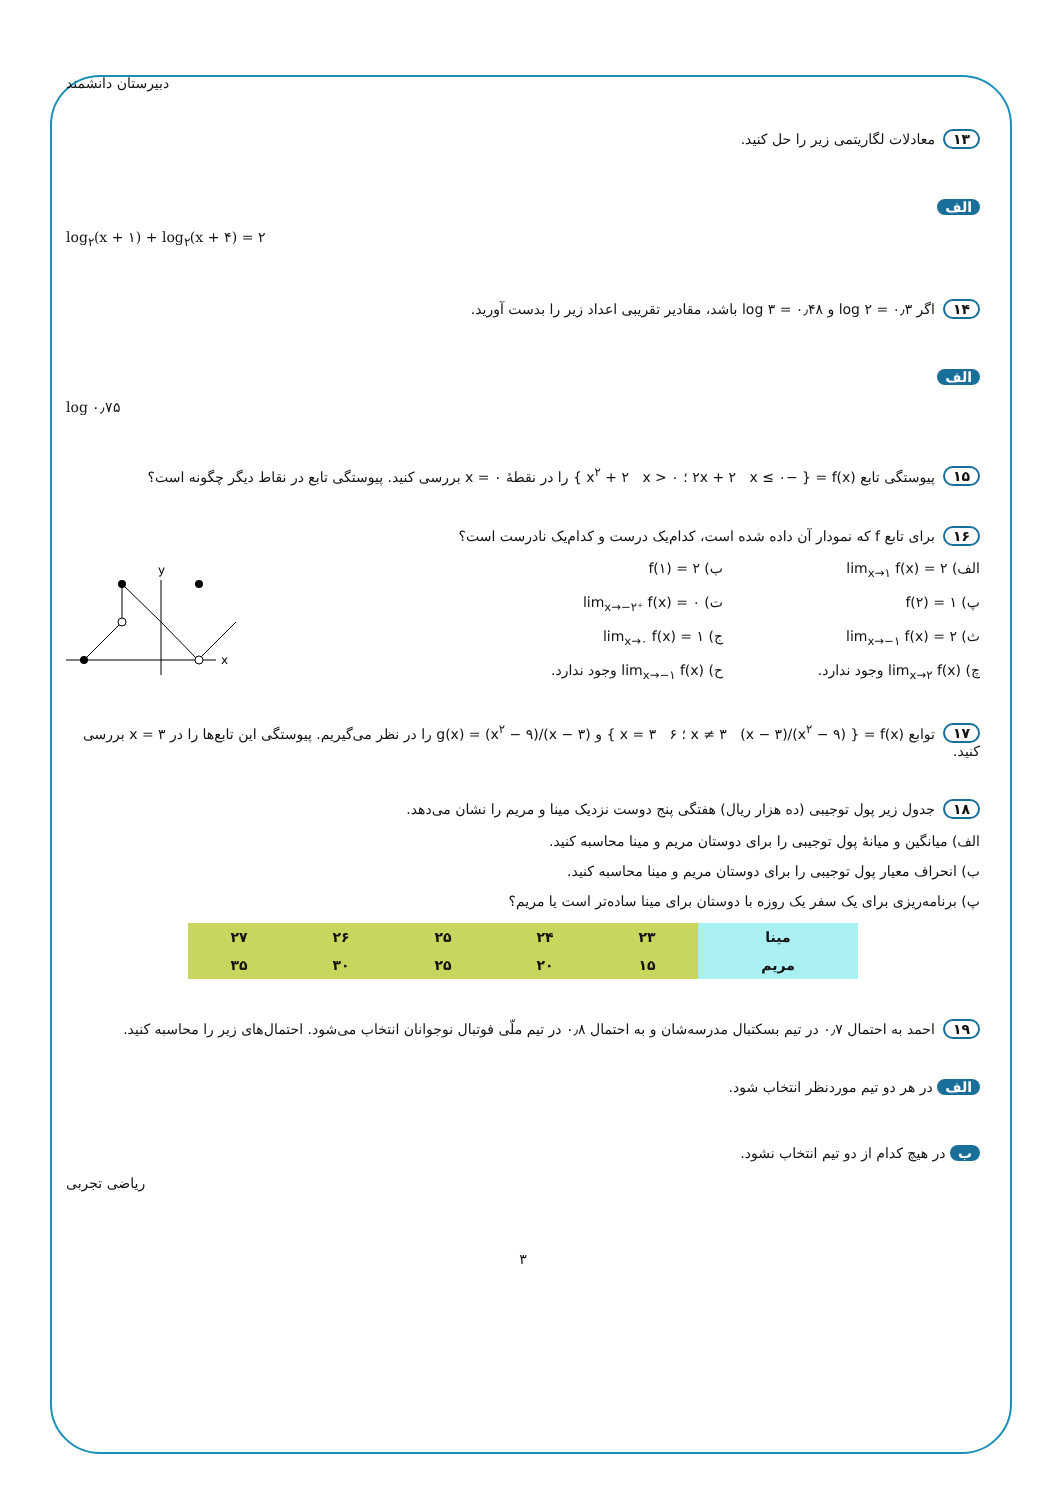دبیرستان دانشمند
۱۳ معادلات لگاریتمی زیر را حل کنید.
الف
log<sub>۲</sub>(x + ۱) + log<sub>۲</sub>(x + ۴) = ۲
۱۴ اگر log ۲ = ۰٫۳ و log ۳ = ۰٫۴۸ باشد، مقادیر تقریبی اعداد زیر را بدست آورید.
الف
log ۰٫۷۵
۱۵ پیوستگی تابع f(x) = { −۲x + ۲ x ≤ ۰ ؛ x<sup>۲</sup> + ۲ x > ۰ } را در نقطهٔ x = ۰ بررسی کنید. پیوستگی تابع در نقاط دیگر چگونه است؟
۱۶ برای تابع f که نمودار آن داده شده است، کدام‌یک درست و کدام‌یک نادرست است؟
الف) lim<sub>x→۱</sub> f(x) = ۲
ب) f(۱) = ۲
پ) f(۲) = ۱
ت) lim<sub>x→−۲⁺</sub> f(x) = ۰
ث) lim<sub>x→−۱</sub> f(x) = ۲
ج) lim<sub>x→۰</sub> f(x) = ۱
چ) lim<sub>x→۲</sub> f(x) وجود ندارد.
ح) lim<sub>x→−۱</sub> f(x) وجود ندارد.
x
y
۱۷ توابع f(x) = { (x<sup>۲</sup> − ۹)/(x − ۳) x ≠ ۳ ؛ ۶ x = ۳ } و g(x) = (x<sup>۲</sup> − ۹)/(x − ۳) را در نظر می‌گیریم. پیوستگی این تابع‌ها را در x = ۳ بررسی کنید.
۱۸ جدول زیر پول توجیبی (ده هزار ریال) هفتگی پنج دوست نزدیک مینا و مریم را نشان می‌دهد.
الف) میانگین و میانهٔ پول توجیبی را برای دوستان مریم و مینا محاسبه کنید.
ب) انحراف معیار پول توجیبی را برای دوستان مریم و مینا محاسبه کنید.
پ) برنامه‌ریزی برای یک سفر یک روزه با دوستان برای مینا ساده‌تر است یا مریم؟
| مینا | ۲۳ | ۲۴ | ۲۵ | ۲۶ | ۲۷ |
| مریم | ۱۵ | ۲۰ | ۲۵ | ۳۰ | ۳۵ |
۱۹ احمد به احتمال ۰٫۷ در تیم بسکتبال مدرسه‌شان و به احتمال ۰٫۸ در تیم ملّی فوتبال نوجوانان انتخاب می‌شود. احتمال‌های زیر را محاسبه کنید.
الف در هر دو تیم موردنظر انتخاب شود.
ب در هیچ کدام از دو تیم انتخاب نشود.
ریاضی تجربی
۳